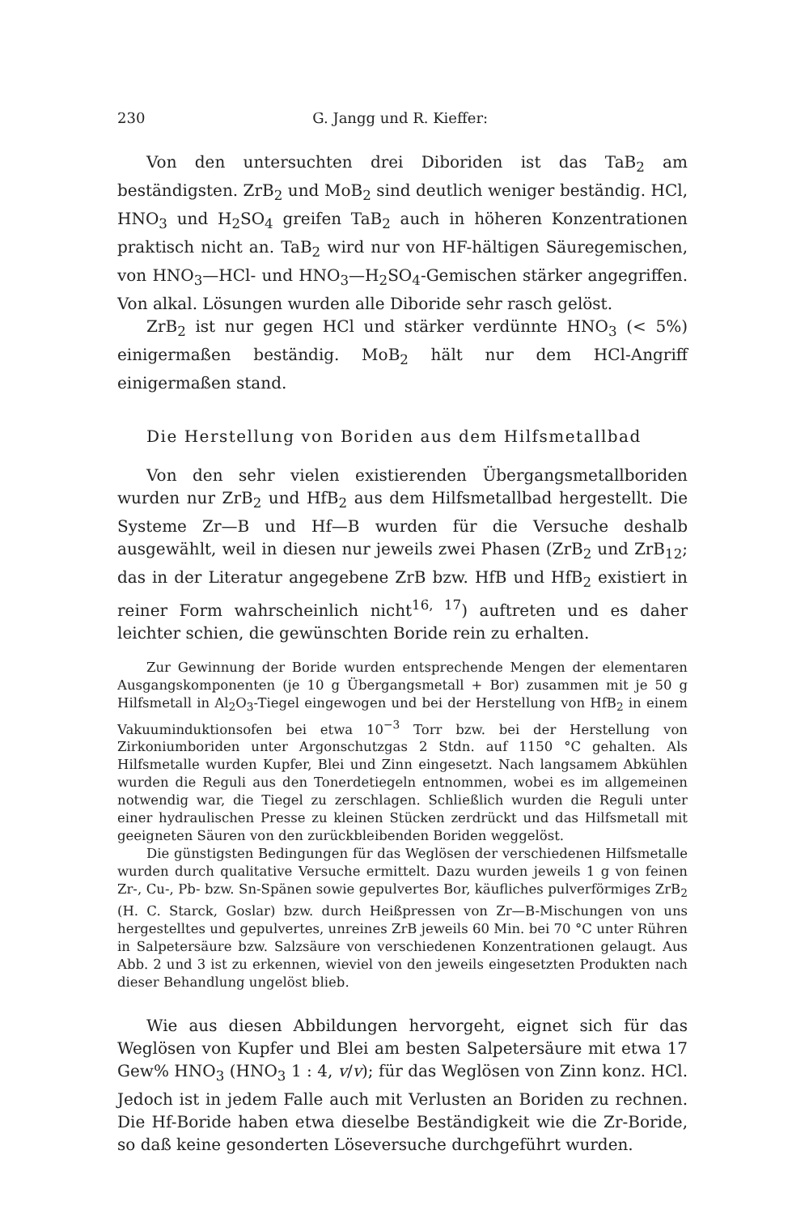230 G. Jangg und R. Kieffer:
Von den untersuchten drei Diboriden ist das TaB<sub>2</sub> am beständigsten. ZrB<sub>2</sub> und MoB<sub>2</sub> sind deutlich weniger beständig. HCl, HNO<sub>3</sub> und H<sub>2</sub>SO<sub>4</sub> greifen TaB<sub>2</sub> auch in höheren Konzentrationen praktisch nicht an. TaB<sub>2</sub> wird nur von HF-hältigen Säuregemischen, von HNO<sub>3</sub>—HCl- und HNO<sub>3</sub>—H<sub>2</sub>SO<sub>4</sub>-Gemischen stärker angegriffen. Von alkal. Lösungen wurden alle Diboride sehr rasch gelöst.
ZrB<sub>2</sub> ist nur gegen HCl und stärker verdünnte HNO<sub>3</sub> (< 5%) einigermaßen beständig. MoB<sub>2</sub> hält nur dem HCl-Angriff einigermaßen stand.
Die Herstellung von Boriden aus dem Hilfsmetallbad
Von den sehr vielen existierenden Übergangsmetallboriden wurden nur ZrB<sub>2</sub> und HfB<sub>2</sub> aus dem Hilfsmetallbad hergestellt. Die Systeme Zr—B und Hf—B wurden für die Versuche deshalb ausgewählt, weil in diesen nur jeweils zwei Phasen (ZrB<sub>2</sub> und ZrB<sub>12</sub>; das in der Literatur angegebene ZrB bzw. HfB und HfB<sub>2</sub> existiert in reiner Form wahrscheinlich nicht<sup>16, 17</sup>) auftreten und es daher leichter schien, die gewünschten Boride rein zu erhalten.
Zur Gewinnung der Boride wurden entsprechende Mengen der elementaren Ausgangskomponenten (je 10 g Übergangsmetall + Bor) zusammen mit je 50 g Hilfsmetall in Al<sub>2</sub>O<sub>3</sub>-Tiegel eingewogen und bei der Herstellung von HfB<sub>2</sub> in einem Vakuuminduktionsofen bei etwa 10<sup>−3</sup> Torr bzw. bei der Herstellung von Zirkoniumboriden unter Argonschutzgas 2 Stdn. auf 1150 °C gehalten. Als Hilfsmetalle wurden Kupfer, Blei und Zinn eingesetzt. Nach langsamem Abkühlen wurden die Reguli aus den Tonerdetiegeln entnommen, wobei es im allgemeinen notwendig war, die Tiegel zu zerschlagen. Schließlich wurden die Reguli unter einer hydraulischen Presse zu kleinen Stücken zerdrückt und das Hilfsmetall mit geeigneten Säuren von den zurückbleibenden Boriden weggelöst.
Die günstigsten Bedingungen für das Weglösen der verschiedenen Hilfsmetalle wurden durch qualitative Versuche ermittelt. Dazu wurden jeweils 1 g von feinen Zr-, Cu-, Pb- bzw. Sn-Spänen sowie gepulvertes Bor, käufliches pulverförmiges ZrB<sub>2</sub> (H. C. Starck, Goslar) bzw. durch Heißpressen von Zr—B-Mischungen von uns hergestelltes und gepulvertes, unreines ZrB jeweils 60 Min. bei 70 °C unter Rühren in Salpetersäure bzw. Salzsäure von verschiedenen Konzentrationen gelaugt. Aus Abb. 2 und 3 ist zu erkennen, wieviel von den jeweils eingesetzten Produkten nach dieser Behandlung ungelöst blieb.
Wie aus diesen Abbildungen hervorgeht, eignet sich für das Weglösen von Kupfer und Blei am besten Salpetersäure mit etwa 17 Gew% HNO<sub>3</sub> (HNO<sub>3</sub> 1 : 4, v/v); für das Weglösen von Zinn konz. HCl. Jedoch ist in jedem Falle auch mit Verlusten an Boriden zu rechnen. Die Hf-Boride haben etwa dieselbe Beständigkeit wie die Zr-Boride, so daß keine gesonderten Löseversuche durchgeführt wurden.